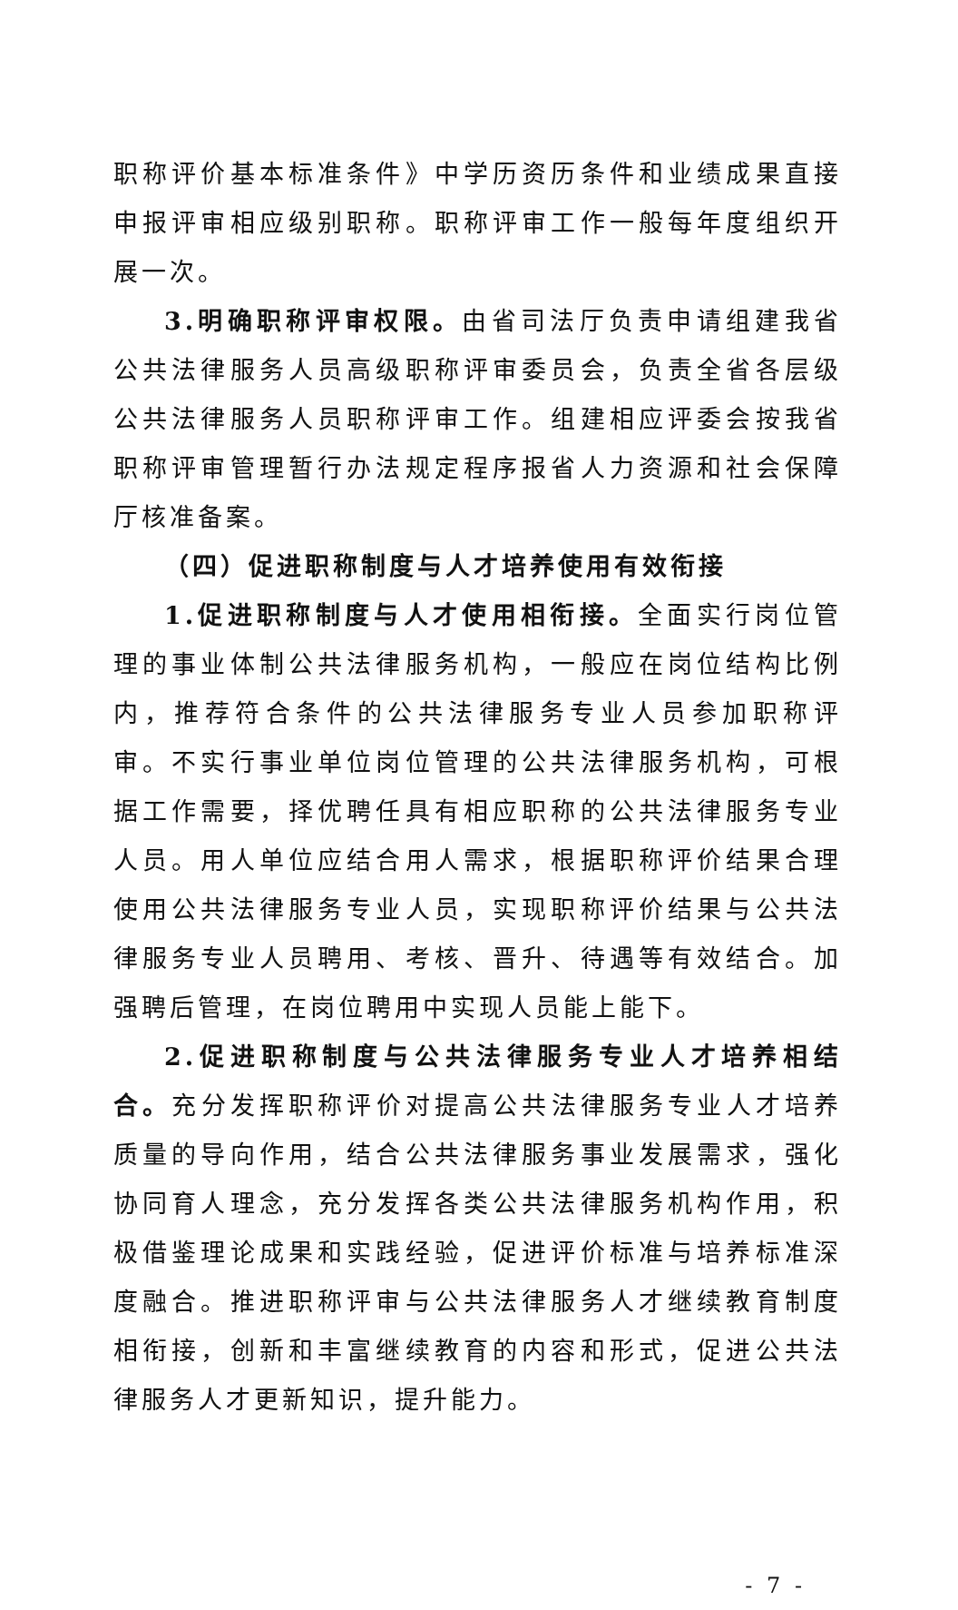职称评价基本标准条件》中学历资历条件和业绩成果直接申报评审相应级别职称。职称评审工作一般每年度组织开展一次。
3.明确职称评审权限。由省司法厅负责申请组建我省公共法律服务人员高级职称评审委员会，负责全省各层级公共法律服务人员职称评审工作。组建相应评委会按我省职称评审管理暂行办法规定程序报省人力资源和社会保障厅核准备案。
（四）促进职称制度与人才培养使用有效衔接
1.促进职称制度与人才使用相衔接。全面实行岗位管理的事业体制公共法律服务机构，一般应在岗位结构比例内，推荐符合条件的公共法律服务专业人员参加职称评审。不实行事业单位岗位管理的公共法律服务机构，可根据工作需要，择优聘任具有相应职称的公共法律服务专业人员。用人单位应结合用人需求，根据职称评价结果合理使用公共法律服务专业人员，实现职称评价结果与公共法律服务专业人员聘用、考核、晋升、待遇等有效结合。加强聘后管理，在岗位聘用中实现人员能上能下。
2.促进职称制度与公共法律服务专业人才培养相结合。充分发挥职称评价对提高公共法律服务专业人才培养质量的导向作用，结合公共法律服务事业发展需求，强化协同育人理念，充分发挥各类公共法律服务机构作用，积极借鉴理论成果和实践经验，促进评价标准与培养标准深度融合。推进职称评审与公共法律服务人才继续教育制度相衔接，创新和丰富继续教育的内容和形式，促进公共法律服务人才更新知识，提升能力。
- 7 -